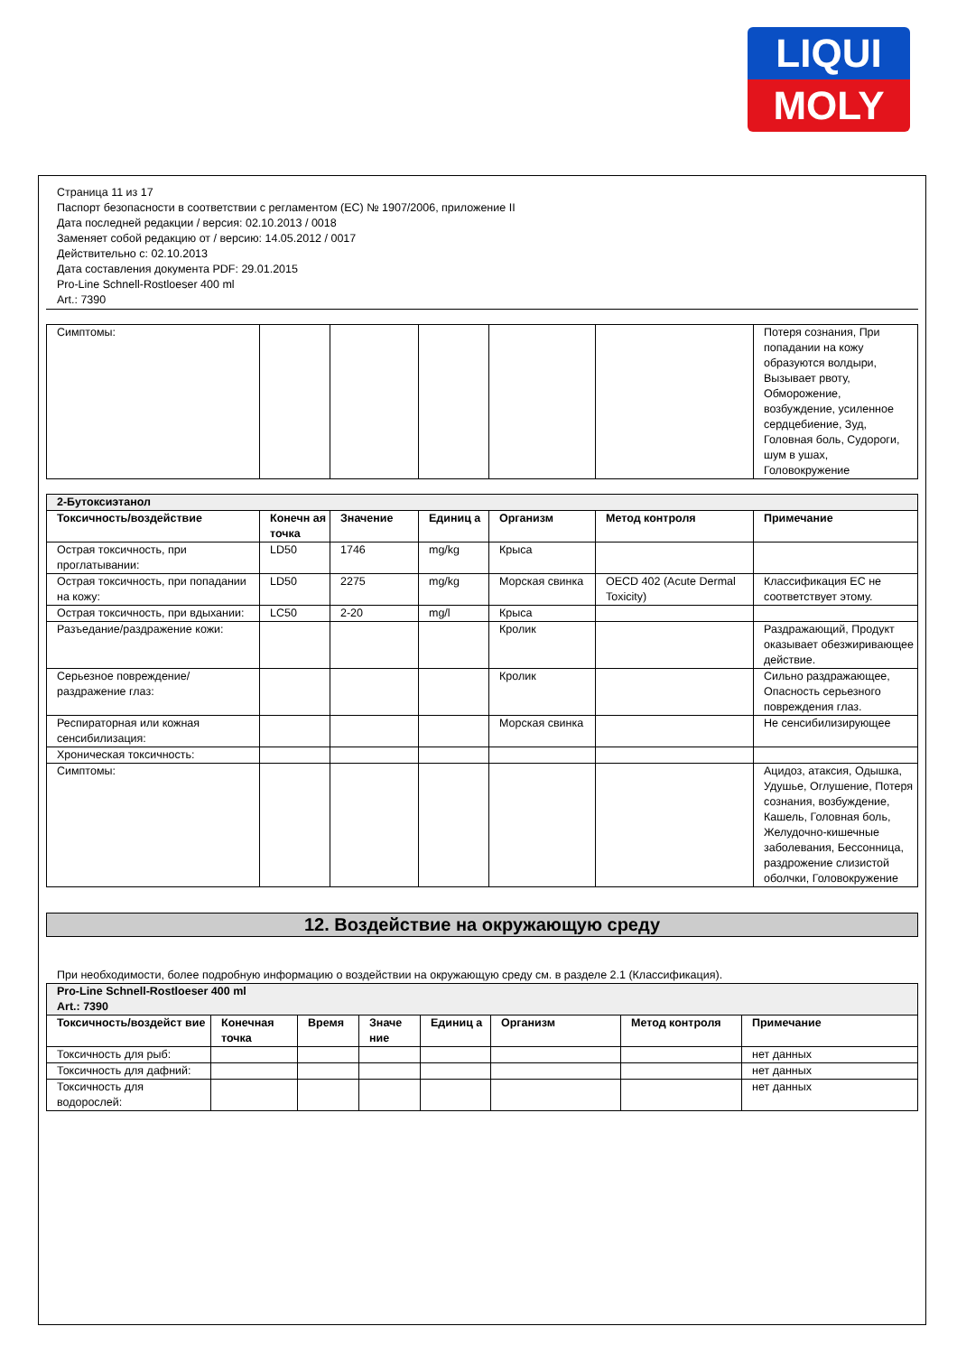LIQUI
MOLY
Страница 11 из 17
Паспорт безопасности в соответствии с регламентом (EC) № 1907/2006, приложение II
Дата последней редакции / версия: 02.10.2013 / 0018
Заменяет собой редакцию от / версию: 14.05.2012 / 0017
Действительно с: 02.10.2013
Дата составления документа PDF: 29.01.2015
Pro-Line Schnell-Rostloeser 400 ml
Art.: 7390
| Симптомы: | | | | | | Потеря сознания, При попадании на кожу образуются волдыри, Вызывает рвоту, Обморожение, возбуждение, усиленное сердцебиение, Зуд, Головная боль, Судороги, шум в ушах, Головокружение |
| 2-Бутоксиэтанол | | | | | | |
| Токсичность/воздействие | Конечн ая точка | Значение | Единиц а | Организм | Метод контроля | Примечание |
| Острая токсичность, при проглатывании: | LD50 | 1746 | mg/kg | Крыса | | |
| Острая токсичность, при попадании на кожу: | LD50 | 2275 | mg/kg | Морская свинка | OECD 402 (Acute Dermal Toxicity) | Классификация ЕС не соответствует этому. |
| Острая токсичность, при вдыхании: | LC50 | 2-20 | mg/l | Крыса | | |
| Разъедание/раздражение кожи: | | | | Кролик | | Раздражающий, Продукт оказывает обезжиривающее действие. |
| Серьезное повреждение/раздражение глаз: | | | | Кролик | | Сильно раздражающее, Опасность серьезного повреждения глаз. |
| Респираторная или кожная сенсибилизация: | | | | Морская свинка | | Не сенсибилизирующее |
| Хроническая токсичность: | | | | | | |
| Симптомы: | | | | | | Ацидоз, атаксия, Одышка, Удушье, Оглушение, Потеря сознания, возбуждение, Кашель, Головная боль, Желудочно-кишечные заболевания, Бессонница, раздрожение слизистой оболчки, Головокружение |
12. Воздействие на окружающую среду
При необходимости, более подробную информацию о воздействии на окружающую среду см. в разделе 2.1 (Классификация).
| Pro-Line Schnell-Rostloeser 400 ml Art.: 7390 | | | | | | | |
| Токсичность/воздейст вие | Конечная точка | Время | Значе ние | Единиц а | Организм | Метод контроля | Примечание |
| Токсичность для рыб: | | | | | | | нет данных |
| Токсичность для дафний: | | | | | | | нет данных |
| Токсичность для водорослей: | | | | | | | нет данных |